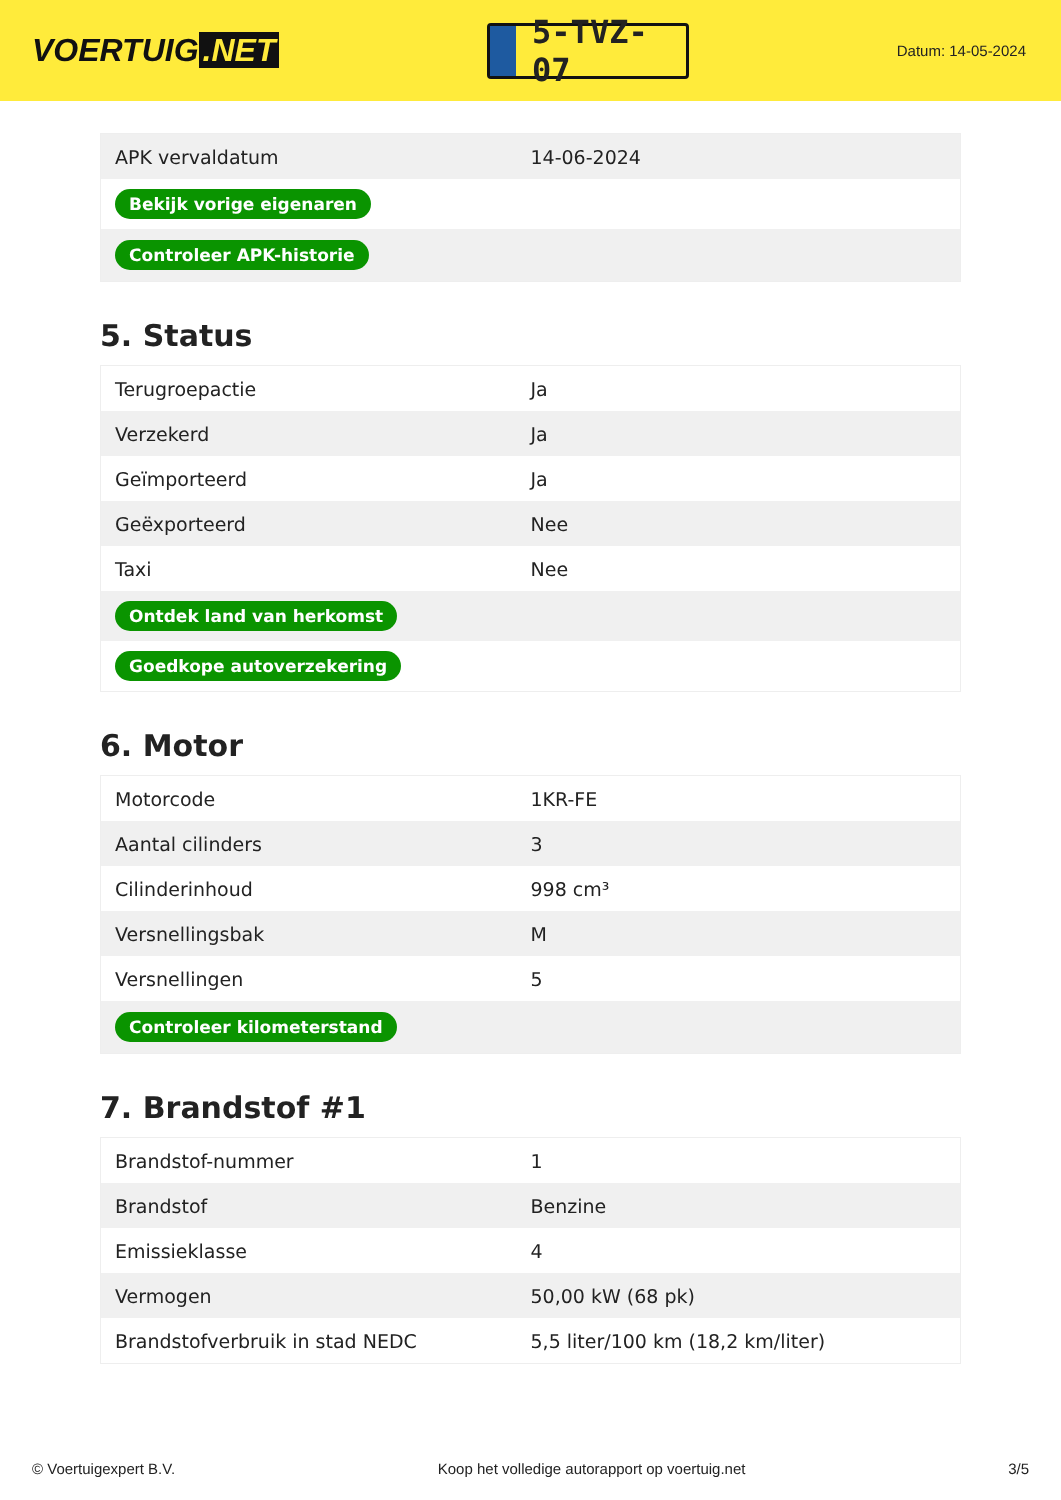VOERTUIG.NET
5-TVZ-07
Datum: 14-05-2024
| APK vervaldatum | 14-06-2024 |
| Bekijk vorige eigenaren | |
| Controleer APK-historie | |
5. Status
| Terugroepactie | Ja |
| Verzekerd | Ja |
| Geïmporteerd | Ja |
| Geëxporteerd | Nee |
| Taxi | Nee |
| Ontdek land van herkomst | |
| Goedkope autoverzekering | |
6. Motor
| Motorcode | 1KR-FE |
| Aantal cilinders | 3 |
| Cilinderinhoud | 998 cm³ |
| Versnellingsbak | M |
| Versnellingen | 5 |
| Controleer kilometerstand | |
7. Brandstof #1
| Brandstof-nummer | 1 |
| Brandstof | Benzine |
| Emissieklasse | 4 |
| Vermogen | 50,00 kW (68 pk) |
| Brandstofverbruik in stad NEDC | 5,5 liter/100 km (18,2 km/liter) |
© Voertuigexpert B.V. Koop het volledige autorapport op voertuig.net 3/5